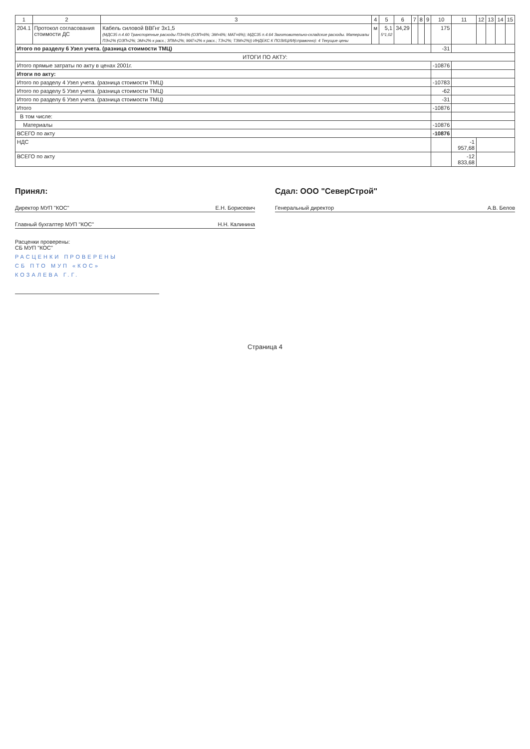| 1 | 2 | 3 | 4 | 5 | 6 | 7 | 8 | 9 | 10 | 11 | 12 | 13 | 14 | 15 |
| --- | --- | --- | --- | --- | --- | --- | --- | --- | --- | --- | --- | --- | --- | --- |
| 204.1 | Протокол согласования стоимости ДС | Кабель силовой ВВГнг 3х1,5 (МДС35 п.4.60 Транспортные расходы ПЗ=6% (ОЗП=6%; ЭМ=6%; МАТ=6%); МДС35 п.4.64 Заготовительно-складские расходы. Материалы ПЗ=2% (ОЗП=2%; ЭМ=2% к расх.; ЗПМ=2%; МАТ=2% к расх.; ТЗ=2%; ТЗМ=2%)) ИНДЕКС К ПОЗИЦИИ(справочно): 4 Текущие цены | м | 5,1 5*1,02 | 34,29 | | | | 175 | | | | | |
| Итого по разделу 6 Узел учета. (разница стоимости ТМЦ) | | | | | | | | | -31 | | | | | |
| ИТОГИ ПО АКТУ: | | | | | | | | | | | | | | |
| Итого прямые затраты по акту в ценах 2001г. | | | | | | | | | -10876 | | | | | |
| Итоги по акту: | | | | | | | | | | | | | | |
| Итого по разделу 4 Узел учета. (разница стоимости ТМЦ) | | | | | | | | | -10783 | | | | | |
| Итого по разделу 5 Узел учета. (разница стоимости ТМЦ) | | | | | | | | | -62 | | | | | |
| Итого по разделу 6 Узел учета. (разница стоимости ТМЦ) | | | | | | | | | -31 | | | | | |
| Итого | | | | | | | | | -10876 | | | | | |
| В том числе: | | | | | | | | | | | | | | |
| Материалы | | | | | | | | | -10876 | | | | | |
| ВСЕГО по акту | | | | | | | | | -10876 | | | | | |
| НДС | | | | | | | | | | -1 957,68 | | | | |
| ВСЕГО по акту | | | | | | | | | | -12 833,68 | | | | |
Принял:
Директор МУП "КОС" Е.Н. Борисевич
Главный бухгалтер МУП "КОС" Н.Н. Калинина
Расценки проверены:
СБ МУП "КОС"
РАСЦЕНКИ ПРОВЕРЕНЫ
СБ ПТО МУП «КОС»
КОЗАЛЕВА Г.Г.
Сдал: ООО "СеверСтрой"
Генеральный директор А.В. Белов
Страница 4